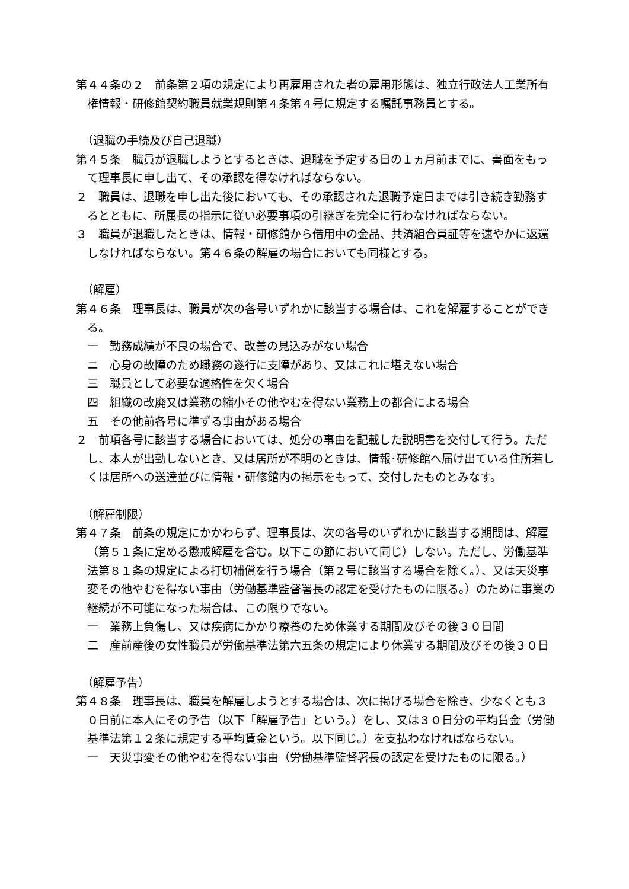第４４条の２　前条第２項の規定により再雇用された者の雇用形態は、独立行政法人工業所有権情報・研修館契約職員就業規則第４条第４号に規定する嘱託事務員とする。
（退職の手続及び自己退職）
第４５条　職員が退職しようとするときは、退職を予定する日の１ヵ月前までに、書面をもって理事長に申し出て、その承認を得なければならない。
２　職員は、退職を申し出た後においても、その承認された退職予定日までは引き続き勤務するとともに、所属長の指示に従い必要事項の引継ぎを完全に行わなければならない。
３　職員が退職したときは、情報・研修館から借用中の金品、共済組合員証等を速やかに返還しなければならない。第４６条の解雇の場合においても同様とする。
（解雇）
第４６条　理事長は、職員が次の各号いずれかに該当する場合は、これを解雇することができる。
一　勤務成績が不良の場合で、改善の見込みがない場合
ニ　心身の故障のため職務の遂行に支障があり、又はこれに堪えない場合
三　職員として必要な適格性を欠く場合
四　組織の改廃又は業務の縮小その他やむを得ない業務上の都合による場合
五　その他前各号に準ずる事由がある場合
２　前項各号に該当する場合においては、処分の事由を記載した説明書を交付して行う。ただし、本人が出勤しないとき、又は居所が不明のときは、情報･研修館へ届け出ている住所若しくは居所への送達並びに情報・研修館内の掲示をもって、交付したものとみなす。
（解雇制限）
第４７条　前条の規定にかかわらず、理事長は、次の各号のいずれかに該当する期間は、解雇（第５１条に定める懲戒解雇を含む。以下この節において同じ）しない。ただし、労働基準法第８１条の規定による打切補償を行う場合（第２号に該当する場合を除く。）、又は天災事変その他やむを得ない事由（労働基準監督署長の認定を受けたものに限る。）のために事業の継続が不可能になった場合は、この限りでない。
一　業務上負傷し、又は疾病にかかり療養のため休業する期間及びその後３０日間
二　産前産後の女性職員が労働基準法第六五条の規定により休業する期間及びその後３０日
（解雇予告）
第４８条　理事長は、職員を解雇しようとする場合は、次に掲げる場合を除き、少なくとも３０日前に本人にその予告（以下「解雇予告」という。）をし、又は３０日分の平均賃金（労働基準法第１２条に規定する平均賃金という。以下同じ。）を支払わなければならない。
一　天災事変その他やむを得ない事由（労働基準監督署長の認定を受けたものに限る。）